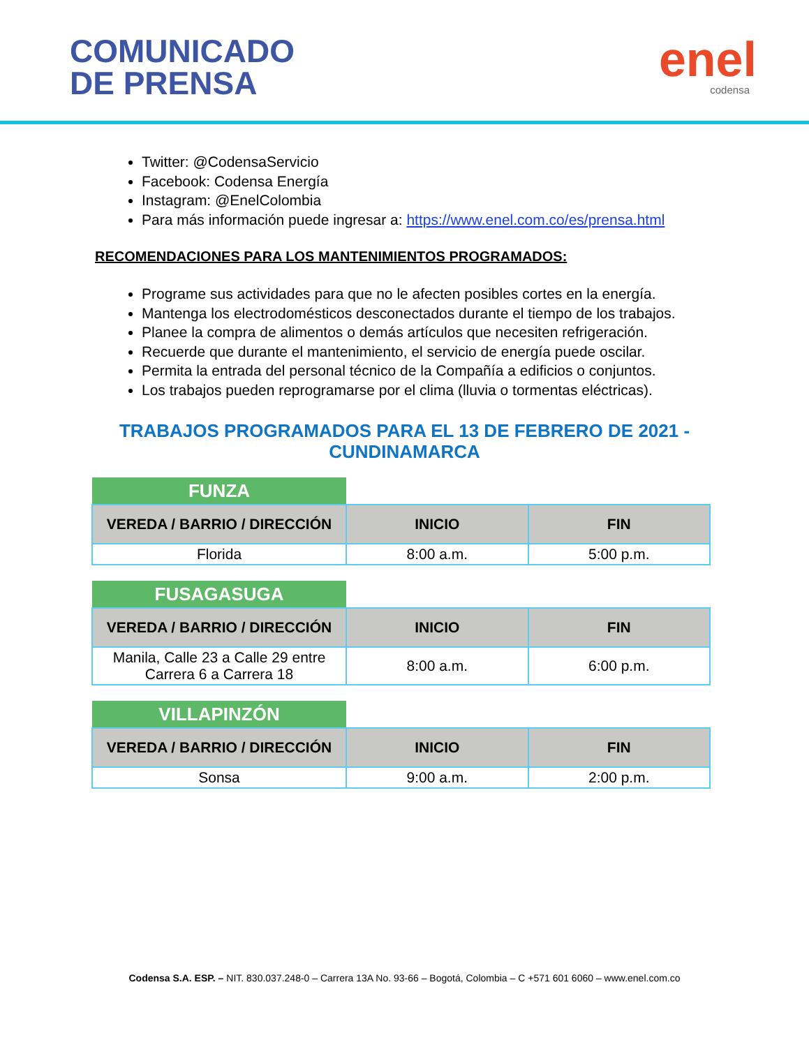COMUNICADO
DE PRENSA
enel
codensa
Twitter: @CodensaServicio
Facebook: Codensa Energía
Instagram: @EnelColombia
Para más información puede ingresar a: https://www.enel.com.co/es/prensa.html
RECOMENDACIONES PARA LOS MANTENIMIENTOS PROGRAMADOS:
Programe sus actividades para que no le afecten posibles cortes en la energía.
Mantenga los electrodomésticos desconectados durante el tiempo de los trabajos.
Planee la compra de alimentos o demás artículos que necesiten refrigeración.
Recuerde que durante el mantenimiento, el servicio de energía puede oscilar.
Permita la entrada del personal técnico de la Compañía a edificios o conjuntos.
Los trabajos pueden reprogramarse por el clima (lluvia o tormentas eléctricas).
TRABAJOS PROGRAMADOS PARA EL 13 DE FEBRERO DE 2021 - CUNDINAMARCA
| FUNZA | | |
| VEREDA / BARRIO / DIRECCIÓN | INICIO | FIN |
| Florida | 8:00 a.m. | 5:00 p.m. |
| FUSAGASUGA | | |
| VEREDA / BARRIO / DIRECCIÓN | INICIO | FIN |
| Manila, Calle 23 a Calle 29 entre Carrera 6 a Carrera 18 | 8:00 a.m. | 6:00 p.m. |
| VILLAPINZÓN | | |
| VEREDA / BARRIO / DIRECCIÓN | INICIO | FIN |
| Sonsa | 9:00 a.m. | 2:00 p.m. |
Codensa S.A. ESP. – NIT. 830.037.248-0 – Carrera 13A No. 93-66 – Bogotá, Colombia – C +571 601 6060 – www.enel.com.co